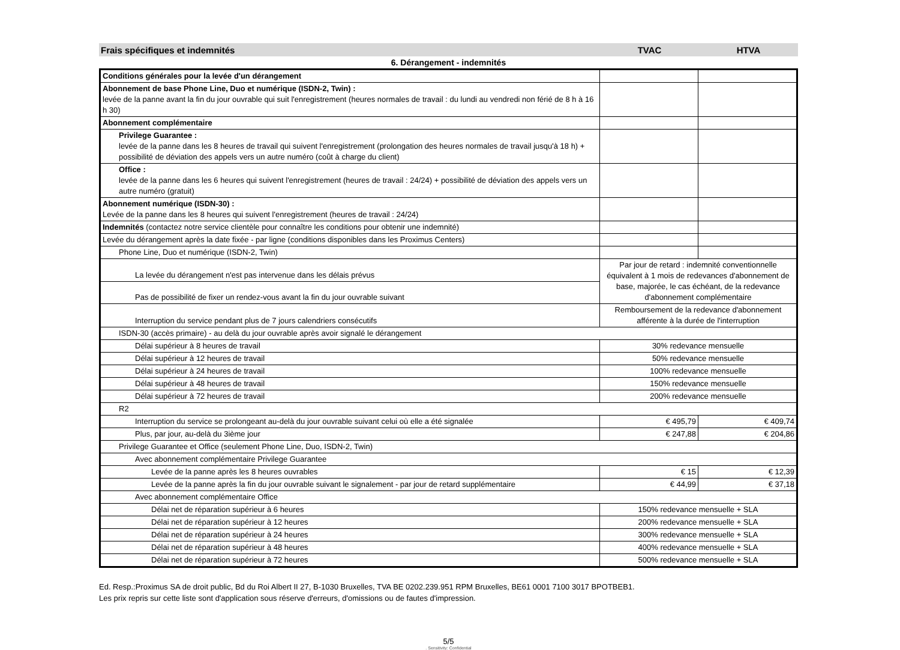Frais spécifiques et indemnités TVAC HTVA
6. Dérangement - indemnités
| Conditions générales pour la levée d'un dérangement | | |
| Abonnement de base Phone Line, Duo et numérique (ISDN-2, Twin) : levée de la panne avant la fin du jour ouvrable qui suit l'enregistrement (heures normales de travail : du lundi au vendredi non férié de 8 h à 16 h 30) | | |
| Abonnement complémentaire | | |
| Privilege Guarantee : levée de la panne dans les 8 heures de travail qui suivent l'enregistrement (prolongation des heures normales de travail jusqu'à 18 h) + possibilité de déviation des appels vers un autre numéro (coût à charge du client) | | |
| Office : levée de la panne dans les 6 heures qui suivent l'enregistrement (heures de travail : 24/24) + possibilité de déviation des appels vers un autre numéro (gratuit) | | |
| Abonnement numérique (ISDN-30) : Levée de la panne dans les 8 heures qui suivent l'enregistrement (heures de travail : 24/24) | | |
| Indemnités (contactez notre service clientèle pour connaître les conditions pour obtenir une indemnité) | | |
| Levée du dérangement après la date fixée - par ligne (conditions disponibles dans les Proximus Centers) | | |
| Phone Line, Duo et numérique (ISDN-2, Twin) | | |
| La levée du dérangement n'est pas intervenue dans les délais prévus | Par jour de retard : indemnité conventionnelle équivalent à 1 mois de redevances d'abonnement de base, majorée, le cas échéant, de la redevance d'abonnement complémentaire | |
| Pas de possibilité de fixer un rendez-vous avant la fin du jour ouvrable suivant | | |
| Interruption du service pendant plus de 7 jours calendriers consécutifs | Remboursement de la redevance d'abonnement afférente à la durée de l'interruption | |
| ISDN-30 (accès primaire) - au delà du jour ouvrable après avoir signalé le dérangement | | |
| Délai supérieur à 8 heures de travail | 30% redevance mensuelle | |
| Délai supérieur à 12 heures de travail | 50% redevance mensuelle | |
| Délai supérieur à 24 heures de travail | 100% redevance mensuelle | |
| Délai supérieur à 48 heures de travail | 150% redevance mensuelle | |
| Délai supérieur à 72 heures de travail | 200% redevance mensuelle | |
| R2 | | |
| Interruption du service se prolongeant au-delà du jour ouvrable suivant celui où elle a été signalée | € 495,79 | € 409,74 |
| Plus, par jour, au-delà du 3ième jour | € 247,88 | € 204,86 |
| Privilege Guarantee et Office (seulement Phone Line, Duo, ISDN-2, Twin) | | |
| Avec abonnement complémentaire Privilege Guarantee | | |
| Levée de la panne après les 8 heures ouvrables | € 15 | € 12,39 |
| Levée de la panne après la fin du jour ouvrable suivant le signalement - par jour de retard supplémentaire | € 44,99 | € 37,18 |
| Avec abonnement complémentaire Office | | |
| Délai net de réparation supérieur à 6 heures | 150% redevance mensuelle + SLA | |
| Délai net de réparation supérieur à 12 heures | 200% redevance mensuelle + SLA | |
| Délai net de réparation supérieur à 24 heures | 300% redevance mensuelle + SLA | |
| Délai net de réparation supérieur à 48 heures | 400% redevance mensuelle + SLA | |
| Délai net de réparation supérieur à 72 heures | 500% redevance mensuelle + SLA | |
Ed. Resp.:Proximus SA de droit public, Bd du Roi Albert II 27, B-1030 Bruxelles, TVA BE 0202.239.951 RPM Bruxelles, BE61 0001 7100 3017 BPOTBEB1.
Les prix repris sur cette liste sont d'application sous réserve d'erreurs, d'omissions ou de fautes d'impression.
5/5. Sensitivity: Confidential